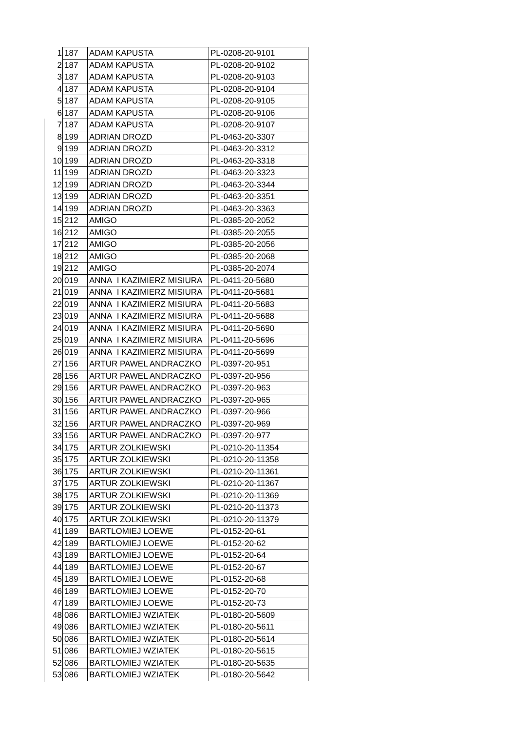| 1 | 187 | ADAM KAPUSTA | PL-0208-20-9101 |
| 2 | 187 | ADAM KAPUSTA | PL-0208-20-9102 |
| 3 | 187 | ADAM KAPUSTA | PL-0208-20-9103 |
| 4 | 187 | ADAM KAPUSTA | PL-0208-20-9104 |
| 5 | 187 | ADAM KAPUSTA | PL-0208-20-9105 |
| 6 | 187 | ADAM KAPUSTA | PL-0208-20-9106 |
| 7 | 187 | ADAM KAPUSTA | PL-0208-20-9107 |
| 8 | 199 | ADRIAN DROZD | PL-0463-20-3307 |
| 9 | 199 | ADRIAN DROZD | PL-0463-20-3312 |
| 10 | 199 | ADRIAN DROZD | PL-0463-20-3318 |
| 11 | 199 | ADRIAN DROZD | PL-0463-20-3323 |
| 12 | 199 | ADRIAN DROZD | PL-0463-20-3344 |
| 13 | 199 | ADRIAN DROZD | PL-0463-20-3351 |
| 14 | 199 | ADRIAN DROZD | PL-0463-20-3363 |
| 15 | 212 | AMIGO | PL-0385-20-2052 |
| 16 | 212 | AMIGO | PL-0385-20-2055 |
| 17 | 212 | AMIGO | PL-0385-20-2056 |
| 18 | 212 | AMIGO | PL-0385-20-2068 |
| 19 | 212 | AMIGO | PL-0385-20-2074 |
| 20 | 019 | ANNA I KAZIMIERZ MISIURA | PL-0411-20-5680 |
| 21 | 019 | ANNA I KAZIMIERZ MISIURA | PL-0411-20-5681 |
| 22 | 019 | ANNA I KAZIMIERZ MISIURA | PL-0411-20-5683 |
| 23 | 019 | ANNA I KAZIMIERZ MISIURA | PL-0411-20-5688 |
| 24 | 019 | ANNA I KAZIMIERZ MISIURA | PL-0411-20-5690 |
| 25 | 019 | ANNA I KAZIMIERZ MISIURA | PL-0411-20-5696 |
| 26 | 019 | ANNA I KAZIMIERZ MISIURA | PL-0411-20-5699 |
| 27 | 156 | ARTUR PAWEL ANDRACZKO | PL-0397-20-951 |
| 28 | 156 | ARTUR PAWEL ANDRACZKO | PL-0397-20-956 |
| 29 | 156 | ARTUR PAWEL ANDRACZKO | PL-0397-20-963 |
| 30 | 156 | ARTUR PAWEL ANDRACZKO | PL-0397-20-965 |
| 31 | 156 | ARTUR PAWEL ANDRACZKO | PL-0397-20-966 |
| 32 | 156 | ARTUR PAWEL ANDRACZKO | PL-0397-20-969 |
| 33 | 156 | ARTUR PAWEL ANDRACZKO | PL-0397-20-977 |
| 34 | 175 | ARTUR ZOLKIEWSKI | PL-0210-20-11354 |
| 35 | 175 | ARTUR ZOLKIEWSKI | PL-0210-20-11358 |
| 36 | 175 | ARTUR ZOLKIEWSKI | PL-0210-20-11361 |
| 37 | 175 | ARTUR ZOLKIEWSKI | PL-0210-20-11367 |
| 38 | 175 | ARTUR ZOLKIEWSKI | PL-0210-20-11369 |
| 39 | 175 | ARTUR ZOLKIEWSKI | PL-0210-20-11373 |
| 40 | 175 | ARTUR ZOLKIEWSKI | PL-0210-20-11379 |
| 41 | 189 | BARTLOMIEJ LOEWE | PL-0152-20-61 |
| 42 | 189 | BARTLOMIEJ LOEWE | PL-0152-20-62 |
| 43 | 189 | BARTLOMIEJ LOEWE | PL-0152-20-64 |
| 44 | 189 | BARTLOMIEJ LOEWE | PL-0152-20-67 |
| 45 | 189 | BARTLOMIEJ LOEWE | PL-0152-20-68 |
| 46 | 189 | BARTLOMIEJ LOEWE | PL-0152-20-70 |
| 47 | 189 | BARTLOMIEJ LOEWE | PL-0152-20-73 |
| 48 | 086 | BARTLOMIEJ WZIATEK | PL-0180-20-5609 |
| 49 | 086 | BARTLOMIEJ WZIATEK | PL-0180-20-5611 |
| 50 | 086 | BARTLOMIEJ WZIATEK | PL-0180-20-5614 |
| 51 | 086 | BARTLOMIEJ WZIATEK | PL-0180-20-5615 |
| 52 | 086 | BARTLOMIEJ WZIATEK | PL-0180-20-5635 |
| 53 | 086 | BARTLOMIEJ WZIATEK | PL-0180-20-5642 |